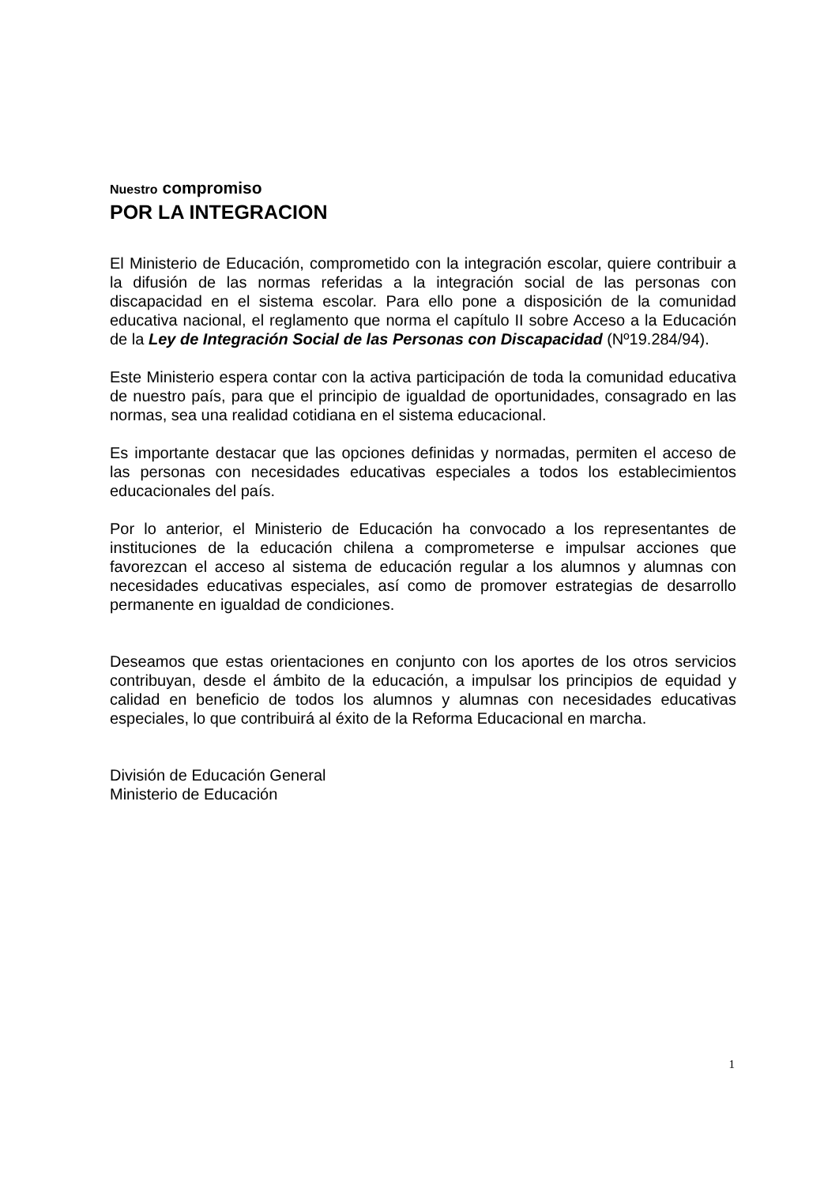Nuestro compromiso
POR LA INTEGRACION
El Ministerio de Educación, comprometido con la integración escolar, quiere contribuir a la difusión de las normas referidas a la integración social de las personas con discapacidad en el sistema escolar. Para ello pone a disposición de la comunidad educativa nacional, el reglamento que norma el capítulo II sobre Acceso a la Educación de la Ley de Integración Social de las Personas con Discapacidad (Nº19.284/94).
Este Ministerio espera contar con la activa participación de toda la comunidad educativa de nuestro país, para que el principio de igualdad de oportunidades, consagrado en las normas, sea una realidad cotidiana en el sistema educacional.
Es importante destacar que las opciones definidas y normadas, permiten el acceso de las personas con necesidades educativas especiales a todos los establecimientos educacionales del país.
Por lo anterior, el Ministerio de Educación ha convocado a los representantes de instituciones de la educación chilena a comprometerse e impulsar acciones que favorezcan el acceso al sistema de educación regular a los alumnos y alumnas con necesidades educativas especiales, así como de promover estrategias de desarrollo permanente en igualdad de condiciones.
Deseamos que estas orientaciones en conjunto con los aportes de los otros servicios contribuyan, desde el ámbito de la educación, a impulsar los principios de equidad y calidad en beneficio de todos los alumnos y alumnas con necesidades educativas especiales, lo que contribuirá al éxito de la Reforma Educacional en marcha.
División de Educación General
Ministerio de Educación
1